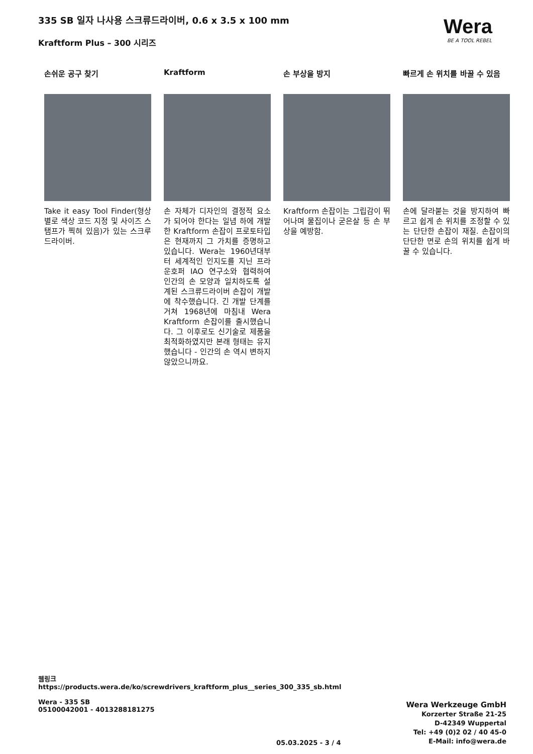335 SB 일자 나사용 스크류드라이버, 0.6 x 3.5 x 100 mm
Kraftform Plus – 300 시리즈
Wera
BE A TOOL REBEL
손쉬운 공구 찾기
Take it easy Tool Finder(형상별로 색상 코드 지정 및 사이즈 스탬프가 찍혀 있음)가 있는 스크루드라이버.
Kraftform
손 자체가 디자인의 결정적 요소가 되어야 한다는 일념 하에 개발한 Kraftform 손잡이 프로토타입은 현재까지 그 가치를 증명하고 있습니다. Wera는 1960년대부터 세계적인 인지도를 지닌 프라운호퍼 IAO 연구소와 협력하여 인간의 손 모양과 일치하도록 설계된 스크류드라이버 손잡이 개발에 착수했습니다. 긴 개발 단계를 거쳐 1968년에 마침내 Wera Kraftform 손잡이를 출시했습니다. 그 이후로도 신기술로 제품을 최적화하였지만 본래 형태는 유지했습니다 - 인간의 손 역시 변하지 않았으니까요.
손 부상을 방지
Kraftform 손잡이는 그립감이 뛰어나며 물집이나 굳은살 등 손 부상을 예방함.
빠르게 손 위치를 바꿀 수 있음
손에 달라붙는 것을 방지하여 빠르고 쉽게 손 위치를 조정할 수 있는 단단한 손잡이 재질. 손잡이의 단단한 면로 손의 위치를 쉽게 바꿀 수 있습니다.
웹링크
https://products.wera.de/ko/screwdrivers_kraftform_plus__series_300_335_sb.html
Wera - 335 SB
05100042001 - 4013288181275
Wera Werkzeuge GmbH
Korzerter Straße 21-25
D-42349 Wuppertal
Tel: +49 (0)2 02 / 40 45-0
E-Mail: info@wera.de
05.03.2025 - 3 / 4